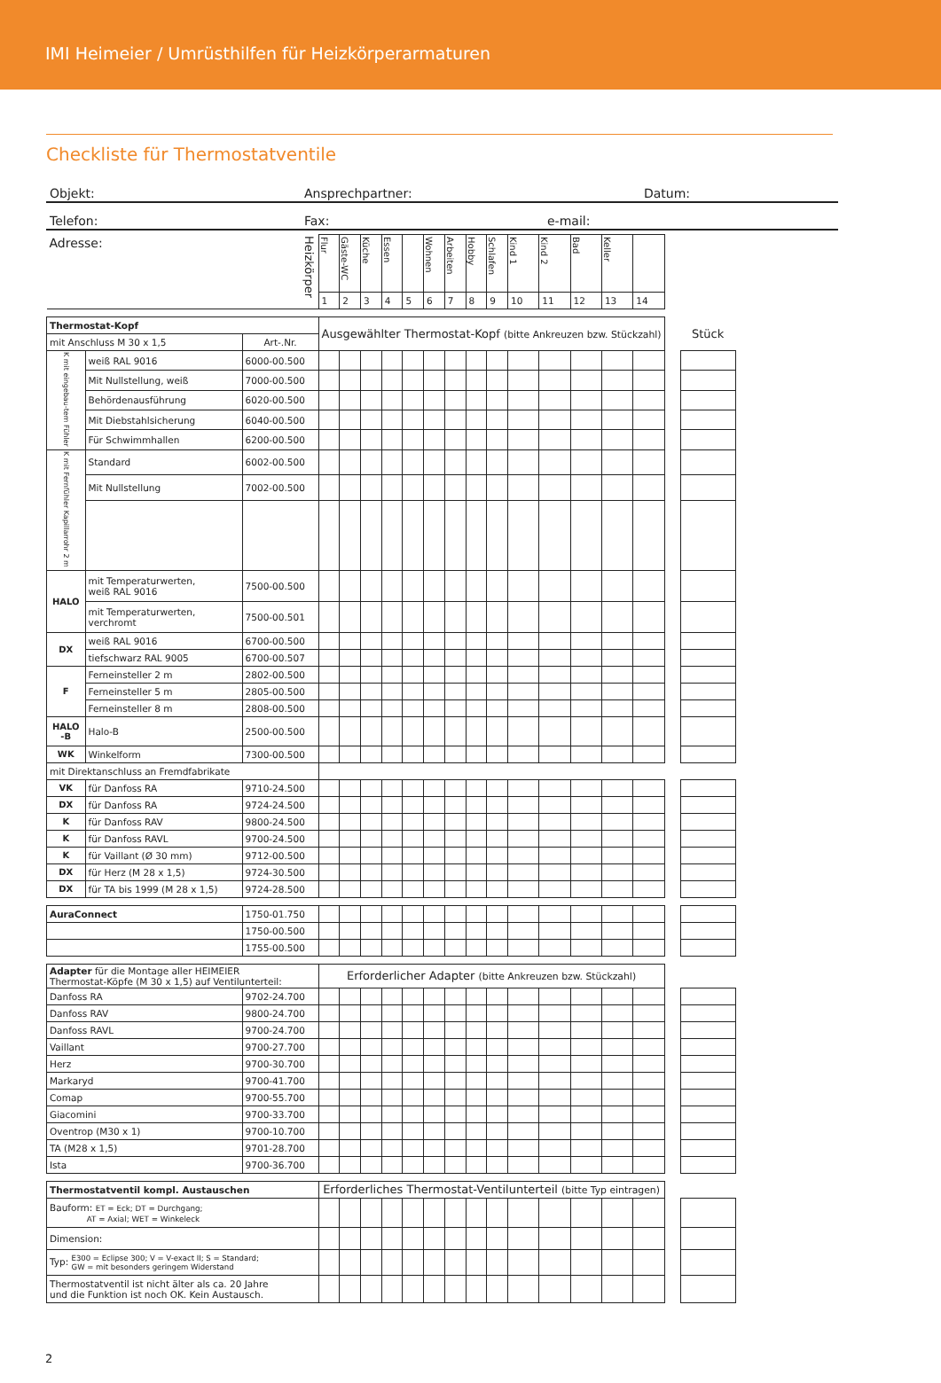IMI Heimeier / Umrüsthilfen für Heizkörperarmaturen
Checkliste für Thermostatventile
Objekt: Ansprechpartner: Datum:
Telefon: Fax: e-mail:
| Adresse: Heizkörper | | | Flur | Gäste-WC | Küche | Essen | | Wohnen | Arbeiten | Hobby | Schlafen | Kind 1 | Kind 2 | Bad | Keller | | | |
| | | | 1 | 2 | 3 | 4 | 5 | 6 | 7 | 8 | 9 | 10 | 11 | 12 | 13 | 14 | | |
| Thermostat-Kopf | | | Ausgewählter Thermostat-Kopf (bitte Ankreuzen bzw. Stückzahl) | | | | | | | | | | | | | | | Stück |
| mit Anschluss M 30 x 1,5 | | Art-.Nr. | | | | | | | | | | | | | | | | |
| K mit eingebau-tem Fühler | weiß RAL 9016 | 6000-00.500 | | | | | | | | | | | | | | | | |
| | Mit Nullstellung, weiß | 7000-00.500 | | | | | | | | | | | | | | | | |
| | Behördenausführung | 6020-00.500 | | | | | | | | | | | | | | | | |
| | Mit Diebstahlsicherung | 6040-00.500 | | | | | | | | | | | | | | | | |
| | Für Schwimmhallen | 6200-00.500 | | | | | | | | | | | | | | | | |
| K mit Fernfühler Kapillarrohr 2 m | Standard | 6002-00.500 | | | | | | | | | | | | | | | | |
| | Mit Nullstellung | 7002-00.500 | | | | | | | | | | | | | | | | |
| HALO | mit Temperaturwerten, weiß RAL 9016 | 7500-00.500 | | | | | | | | | | | | | | | | |
| | mit Temperaturwerten, verchromt | 7500-00.501 | | | | | | | | | | | | | | | | |
| DX | weiß RAL 9016 | 6700-00.500 | | | | | | | | | | | | | | | | |
| | tiefschwarz RAL 9005 | 6700-00.507 | | | | | | | | | | | | | | | | |
| F | Ferneinsteller 2 m | 2802-00.500 | | | | | | | | | | | | | | | | |
| | Ferneinsteller 5 m | 2805-00.500 | | | | | | | | | | | | | | | | |
| | Ferneinsteller 8 m | 2808-00.500 | | | | | | | | | | | | | | | | |
| HALO -B | Halo-B | 2500-00.500 | | | | | | | | | | | | | | | | |
| WK | Winkelform | 7300-00.500 | | | | | | | | | | | | | | | | |
| mit Direktanschluss an Fremdfabrikate | | | | | | | | | | | | | | | | | | |
| VK | für Danfoss RA | 9710-24.500 | | | | | | | | | | | | | | | | |
| DX | für Danfoss RA | 9724-24.500 | | | | | | | | | | | | | | | | |
| K | für Danfoss RAV | 9800-24.500 | | | | | | | | | | | | | | | | |
| K | für Danfoss RAVL | 9700-24.500 | | | | | | | | | | | | | | | | |
| K | für Vaillant (Ø 30 mm) | 9712-00.500 | | | | | | | | | | | | | | | | |
| DX | für Herz (M 28 x 1,5) | 9724-30.500 | | | | | | | | | | | | | | | | |
| DX | für TA bis 1999 (M 28 x 1,5) | 9724-28.500 | | | | | | | | | | | | | | | | |
| AuraConnect | | 1750-01.750 | | | | | | | | | | | | | | | | |
| | | 1750-00.500 | | | | | | | | | | | | | | | | |
| | | 1755-00.500 | | | | | | | | | | | | | | | | |
| Adapter für die Montage aller HEIMEIER Thermostat-Köpfe (M 30 x 1,5) auf Ventilunterteil: | | | Erforderlicher Adapter (bitte Ankreuzen bzw. Stückzahl) | | | | | | | | | | | | | | | |
| Danfoss RA | | 9702-24.700 | | | | | | | | | | | | | | | | |
| Danfoss RAV | | 9800-24.700 | | | | | | | | | | | | | | | | |
| Danfoss RAVL | | 9700-24.700 | | | | | | | | | | | | | | | | |
| Vaillant | | 9700-27.700 | | | | | | | | | | | | | | | | |
| Herz | | 9700-30.700 | | | | | | | | | | | | | | | | |
| Markaryd | | 9700-41.700 | | | | | | | | | | | | | | | | |
| Comap | | 9700-55.700 | | | | | | | | | | | | | | | | |
| Giacomini | | 9700-33.700 | | | | | | | | | | | | | | | | |
| Oventrop (M30 x 1) | | 9700-10.700 | | | | | | | | | | | | | | | | |
| TA (M28 x 1,5) | | 9701-28.700 | | | | | | | | | | | | | | | | |
| Ista | | 9700-36.700 | | | | | | | | | | | | | | | | |
| Thermostatventil kompl. Austauschen | | | Erforderliches Thermostat-Ventilunterteil (bitte Typ eintragen) | | | | | | | | | | | | | | | |
| Bauform: ET = Eck; DT = Durchgang; AT = Axial; WET = Winkeleck | | | | | | | | | | | | | | | | | | |
| Dimension: | | | | | | | | | | | | | | | | | | |
| Typ: E300 = Eclipse 300; V = V-exact II; S = Standard; GW = mit besonders geringem Widerstand | | | | | | | | | | | | | | | | | | |
| Thermostatventil ist nicht älter als ca. 20 Jahre und die Funktion ist noch OK. Kein Austausch. | | | | | | | | | | | | | | | | | | |
2